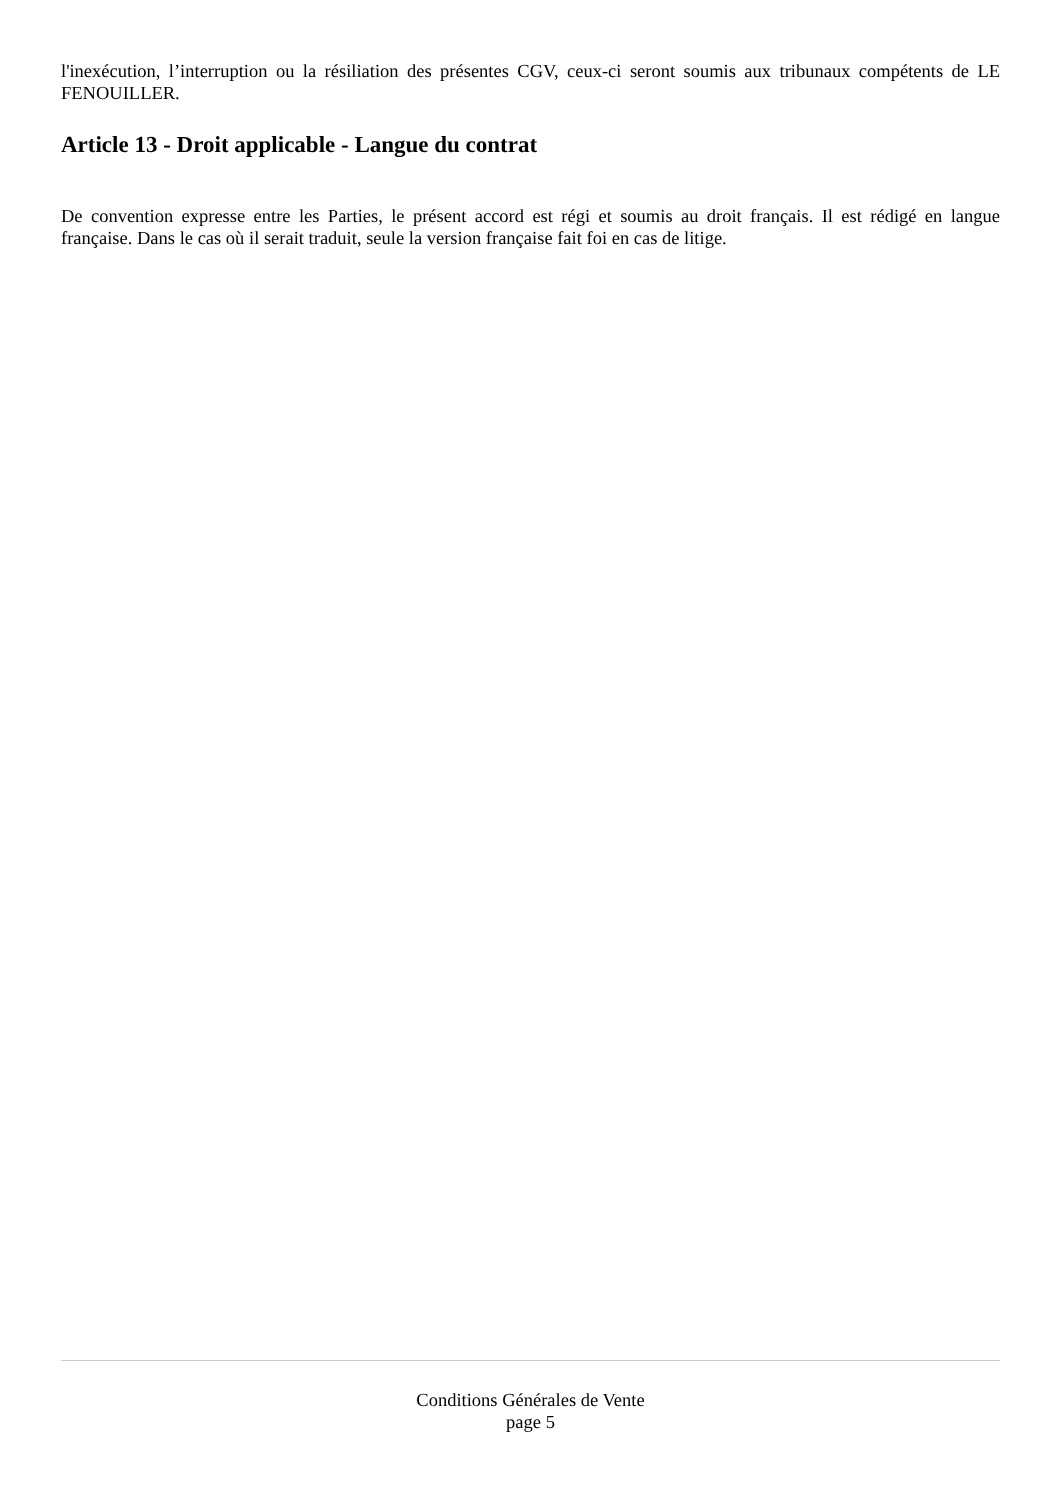l'inexécution, l’interruption ou la résiliation des présentes CGV, ceux-ci seront soumis aux tribunaux compétents de LE FENOUILLER.
Article 13 - Droit applicable - Langue du contrat
De convention expresse entre les Parties, le présent accord est régi et soumis au droit français. Il est rédigé en langue française. Dans le cas où il serait traduit, seule la version française fait foi en cas de litige.
Conditions Générales de Vente
page 5